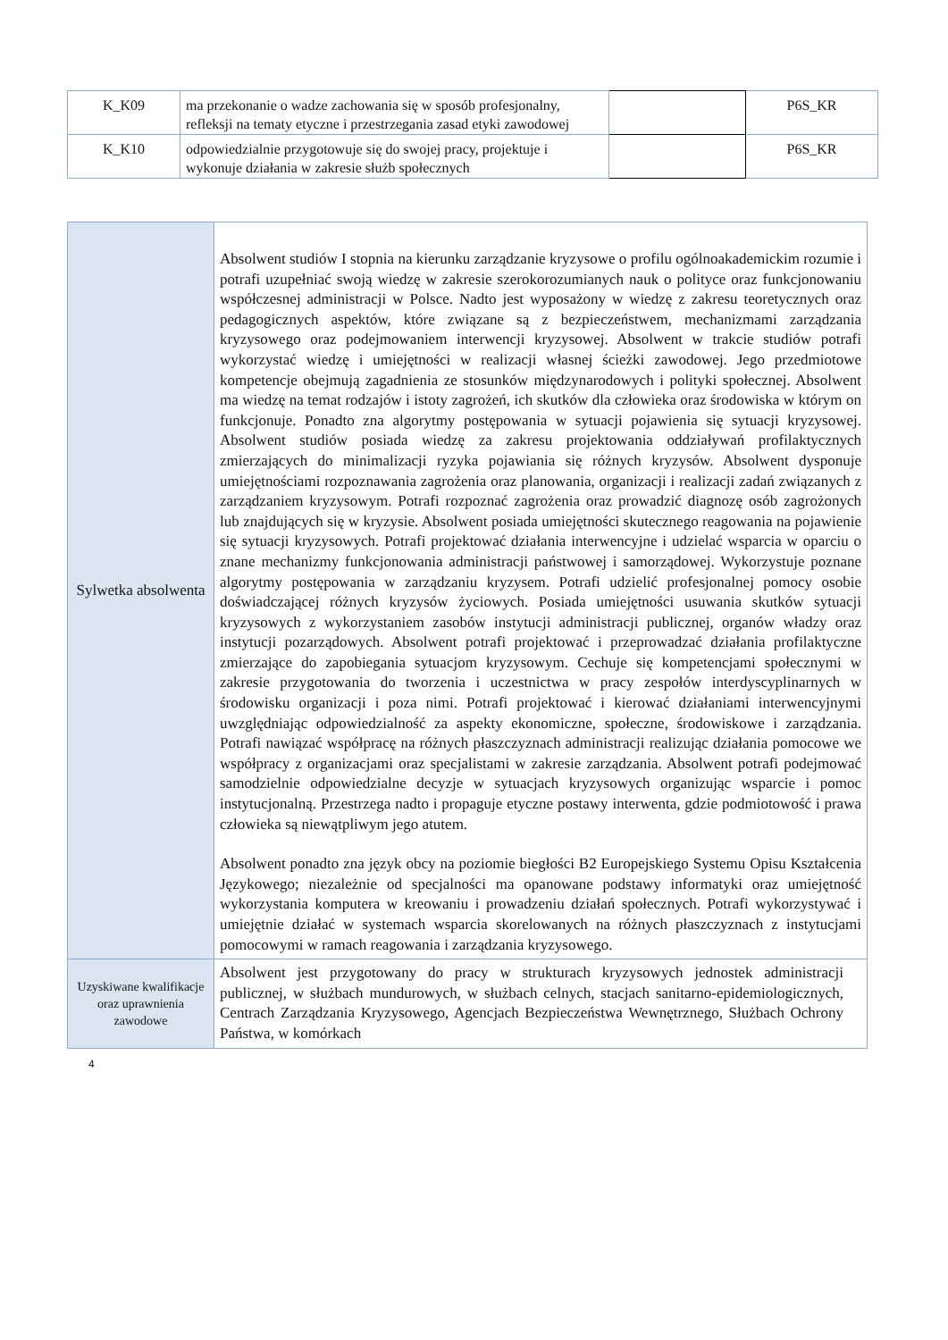| K_K09 | ma przekonanie o wadze zachowania się w sposób profesjonalny, refleksji na tematy etyczne i przestrzegania zasad etyki zawodowej | | P6S_KR |
| K_K10 | odpowiedzialnie przygotowuje się do swojej pracy, projektuje i wykonuje działania w zakresie służb społecznych | | P6S_KR |
| Sylwetka absolwenta | Absolwent studiów I stopnia na kierunku zarządzanie kryzysowe o profilu ogólnoakademickim rozumie i potrafi uzupełniać swoją wiedzę w zakresie szerokorozumianych nauk o polityce oraz funkcjonowaniu współczesnej administracji w Polsce. Nadto jest wyposażony w wiedzę z zakresu teoretycznych oraz pedagogicznych aspektów, które związane są z bezpieczeństwem, mechanizmami zarządzania kryzysowego oraz podejmowaniem interwencji kryzysowej. Absolwent w trakcie studiów potrafi wykorzystać wiedzę i umiejętności w realizacji własnej ścieżki zawodowej. Jego przedmiotowe kompetencje obejmują zagadnienia ze stosunków międzynarodowych i polityki społecznej. Absolwent ma wiedzę na temat rodzajów i istoty zagrożeń, ich skutków dla człowieka oraz środowiska w którym on funkcjonuje. Ponadto zna algorytmy postępowania w sytuacji pojawienia się sytuacji kryzysowej. Absolwent studiów posiada wiedzę za zakresu projektowania oddziaływań profilaktycznych zmierzających do minimalizacji ryzyka pojawiania się różnych kryzysów. Absolwent dysponuje umiejętnościami rozpoznawania zagrożenia oraz planowania, organizacji i realizacji zadań związanych z zarządzaniem kryzysowym. Potrafi rozpoznać zagrożenia oraz prowadzić diagnozę osób zagrożonych lub znajdujących się w kryzysie. Absolwent posiada umiejętności skutecznego reagowania na pojawienie się sytuacji kryzysowych. Potrafi projektować działania interwencyjne i udzielać wsparcia w oparciu o znane mechanizmy funkcjonowania administracji państwowej i samorządowej. Wykorzystuje poznane algorytmy postępowania w zarządzaniu kryzysem. Potrafi udzielić profesjonalnej pomocy osobie doświadczającej różnych kryzysów życiowych. Posiada umiejętności usuwania skutków sytuacji kryzysowych z wykorzystaniem zasobów instytucji administracji publicznej, organów władzy oraz instytucji pozarządowych. Absolwent potrafi projektować i przeprowadzać działania profilaktyczne zmierzające do zapobiegania sytuacjom kryzysowym. Cechuje się kompetencjami społecznymi w zakresie przygotowania do tworzenia i uczestnictwa w pracy zespołów interdyscyplinarnych w środowisku organizacji i poza nimi. Potrafi projektować i kierować działaniami interwencyjnymi uwzględniając odpowiedzialność za aspekty ekonomiczne, społeczne, środowiskowe i zarządzania. Potrafi nawiązać współpracę na różnych płaszczyznach administracji realizując działania pomocowe we współpracy z organizacjami oraz specjalistami w zakresie zarządzania. Absolwent potrafi podejmować samodzielnie odpowiedzialne decyzje w sytuacjach kryzysowych organizując wsparcie i pomoc instytucjonalną. Przestrzega nadto i propaguje etyczne postawy interwenta, gdzie podmiotowość i prawa człowieka są niewątpliwym jego atutem. Absolwent ponadto zna język obcy na poziomie biegłości B2 Europejskiego Systemu Opisu Kształcenia Językowego; niezależnie od specjalności ma opanowane podstawy informatyki oraz umiejętność wykorzystania komputera w kreowaniu i prowadzeniu działań społecznych. Potrafi wykorzystywać i umiejętnie działać w systemach wsparcia skorelowanych na różnych płaszczyznach z instytucjami pomocowymi w ramach reagowania i zarządzania kryzysowego. |
| Uzyskiwane kwalifikacje oraz uprawnienia zawodowe | Absolwent jest przygotowany do pracy w strukturach kryzysowych jednostek administracji publicznej, w służbach mundurowych, w służbach celnych, stacjach sanitarno-epidemiologicznych, Centrach Zarządzania Kryzysowego, Agencjach Bezpieczeństwa Wewnętrznego, Służbach Ochrony Państwa, w komórkach |
4